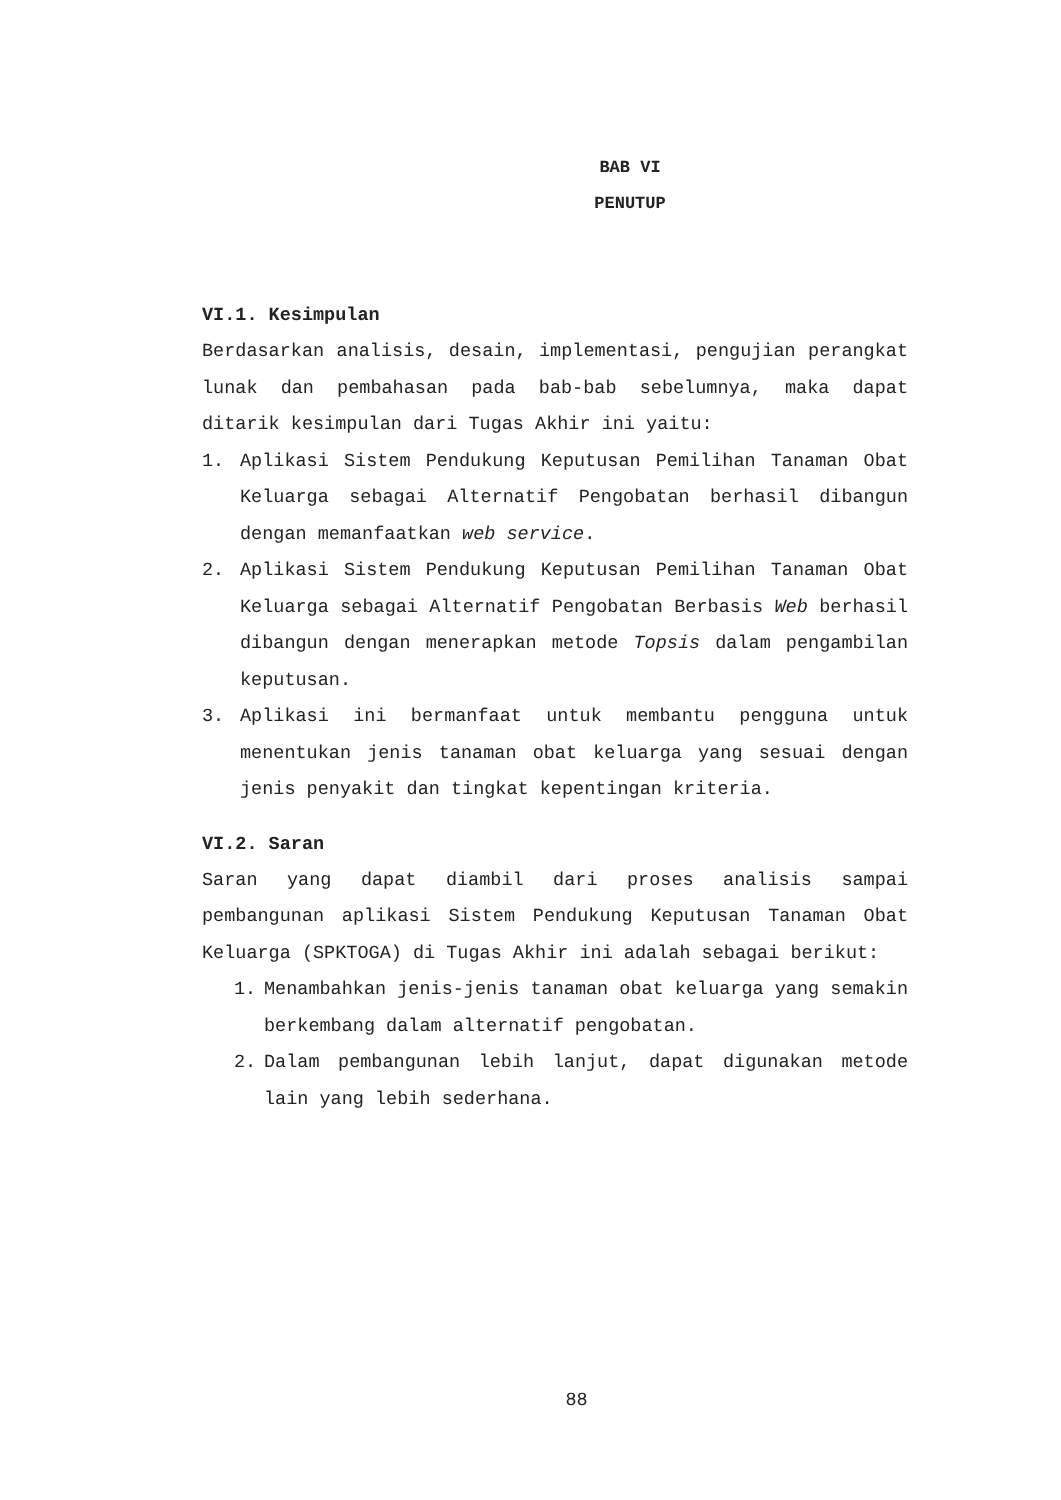BAB VI
PENUTUP
VI.1. Kesimpulan
Berdasarkan analisis, desain, implementasi, pengujian perangkat lunak dan pembahasan pada bab-bab sebelumnya, maka dapat ditarik kesimpulan dari Tugas Akhir ini yaitu:
1. Aplikasi Sistem Pendukung Keputusan Pemilihan Tanaman Obat Keluarga sebagai Alternatif Pengobatan berhasil dibangun dengan memanfaatkan web service.
2. Aplikasi Sistem Pendukung Keputusan Pemilihan Tanaman Obat Keluarga sebagai Alternatif Pengobatan Berbasis Web berhasil dibangun dengan menerapkan metode Topsis dalam pengambilan keputusan.
3. Aplikasi ini bermanfaat untuk membantu pengguna untuk menentukan jenis tanaman obat keluarga yang sesuai dengan jenis penyakit dan tingkat kepentingan kriteria.
VI.2. Saran
Saran yang dapat diambil dari proses analisis sampai pembangunan aplikasi Sistem Pendukung Keputusan Tanaman Obat Keluarga (SPKTOGA) di Tugas Akhir ini adalah sebagai berikut:
1. Menambahkan jenis-jenis tanaman obat keluarga yang semakin berkembang dalam alternatif pengobatan.
2. Dalam pembangunan lebih lanjut, dapat digunakan metode lain yang lebih sederhana.
88